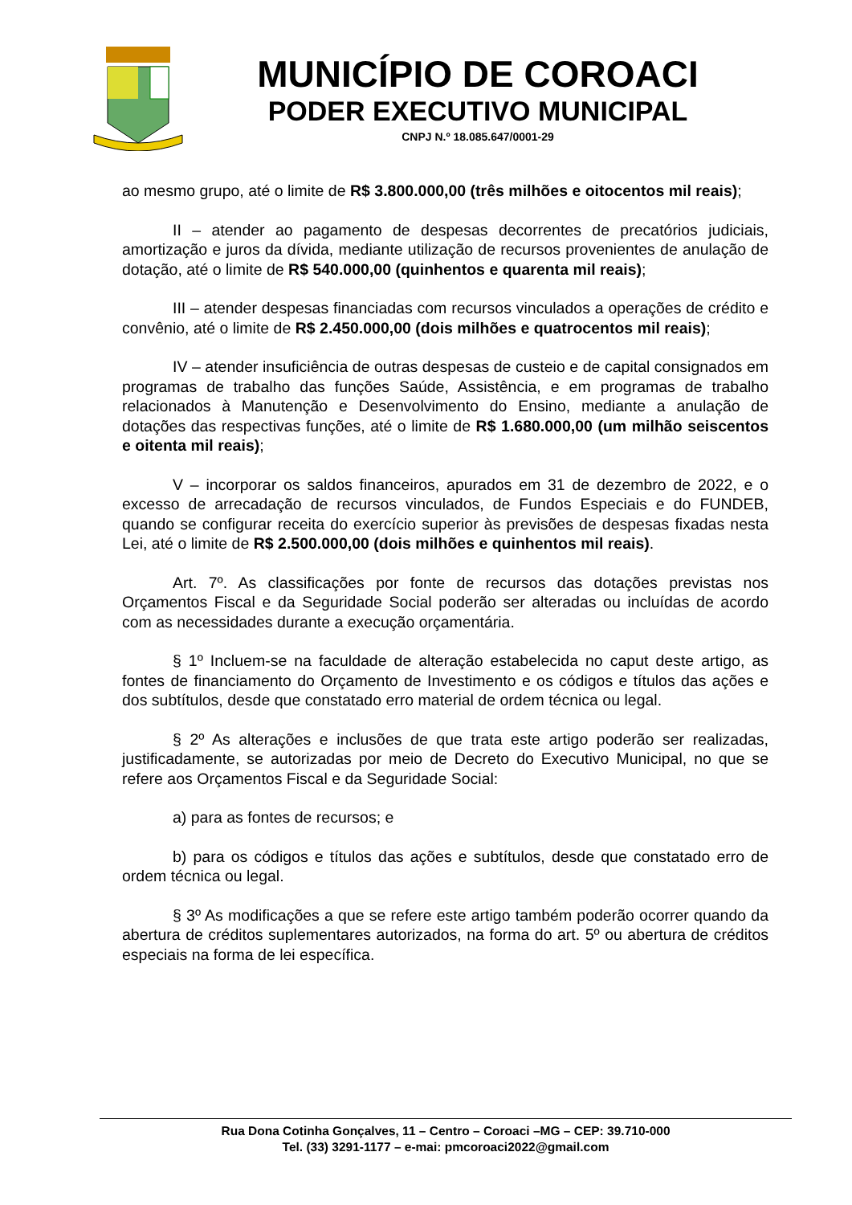MUNICÍPIO DE COROACI
PODER EXECUTIVO MUNICIPAL
CNPJ N.º 18.085.647/0001-29
ao mesmo grupo, até o limite de R$ 3.800.000,00 (três milhões e oitocentos mil reais);
II – atender ao pagamento de despesas decorrentes de precatórios judiciais, amortização e juros da dívida, mediante utilização de recursos provenientes de anulação de dotação, até o limite de R$ 540.000,00 (quinhentos e quarenta mil reais);
III – atender despesas financiadas com recursos vinculados a operações de crédito e convênio, até o limite de R$ 2.450.000,00 (dois milhões e quatrocentos mil reais);
IV – atender insuficiência de outras despesas de custeio e de capital consignados em programas de trabalho das funções Saúde, Assistência, e em programas de trabalho relacionados à Manutenção e Desenvolvimento do Ensino, mediante a anulação de dotações das respectivas funções, até o limite de R$ 1.680.000,00 (um milhão seiscentos e oitenta mil reais);
V – incorporar os saldos financeiros, apurados em 31 de dezembro de 2022, e o excesso de arrecadação de recursos vinculados, de Fundos Especiais e do FUNDEB, quando se configurar receita do exercício superior às previsões de despesas fixadas nesta Lei, até o limite de R$ 2.500.000,00 (dois milhões e quinhentos mil reais).
Art. 7º. As classificações por fonte de recursos das dotações previstas nos Orçamentos Fiscal e da Seguridade Social poderão ser alteradas ou incluídas de acordo com as necessidades durante a execução orçamentária.
§ 1º Incluem-se na faculdade de alteração estabelecida no caput deste artigo, as fontes de financiamento do Orçamento de Investimento e os códigos e títulos das ações e dos subtítulos, desde que constatado erro material de ordem técnica ou legal.
§ 2º As alterações e inclusões de que trata este artigo poderão ser realizadas, justificadamente, se autorizadas por meio de Decreto do Executivo Municipal, no que se refere aos Orçamentos Fiscal e da Seguridade Social:
a) para as fontes de recursos; e
b) para os códigos e títulos das ações e subtítulos, desde que constatado erro de ordem técnica ou legal.
§ 3º As modificações a que se refere este artigo também poderão ocorrer quando da abertura de créditos suplementares autorizados, na forma do art. 5º ou abertura de créditos especiais na forma de lei específica.
Rua Dona Cotinha Gonçalves, 11 – Centro – Coroaci –MG – CEP: 39.710-000
Tel. (33) 3291-1177 – e-mai: pmcoroaci2022@gmail.com